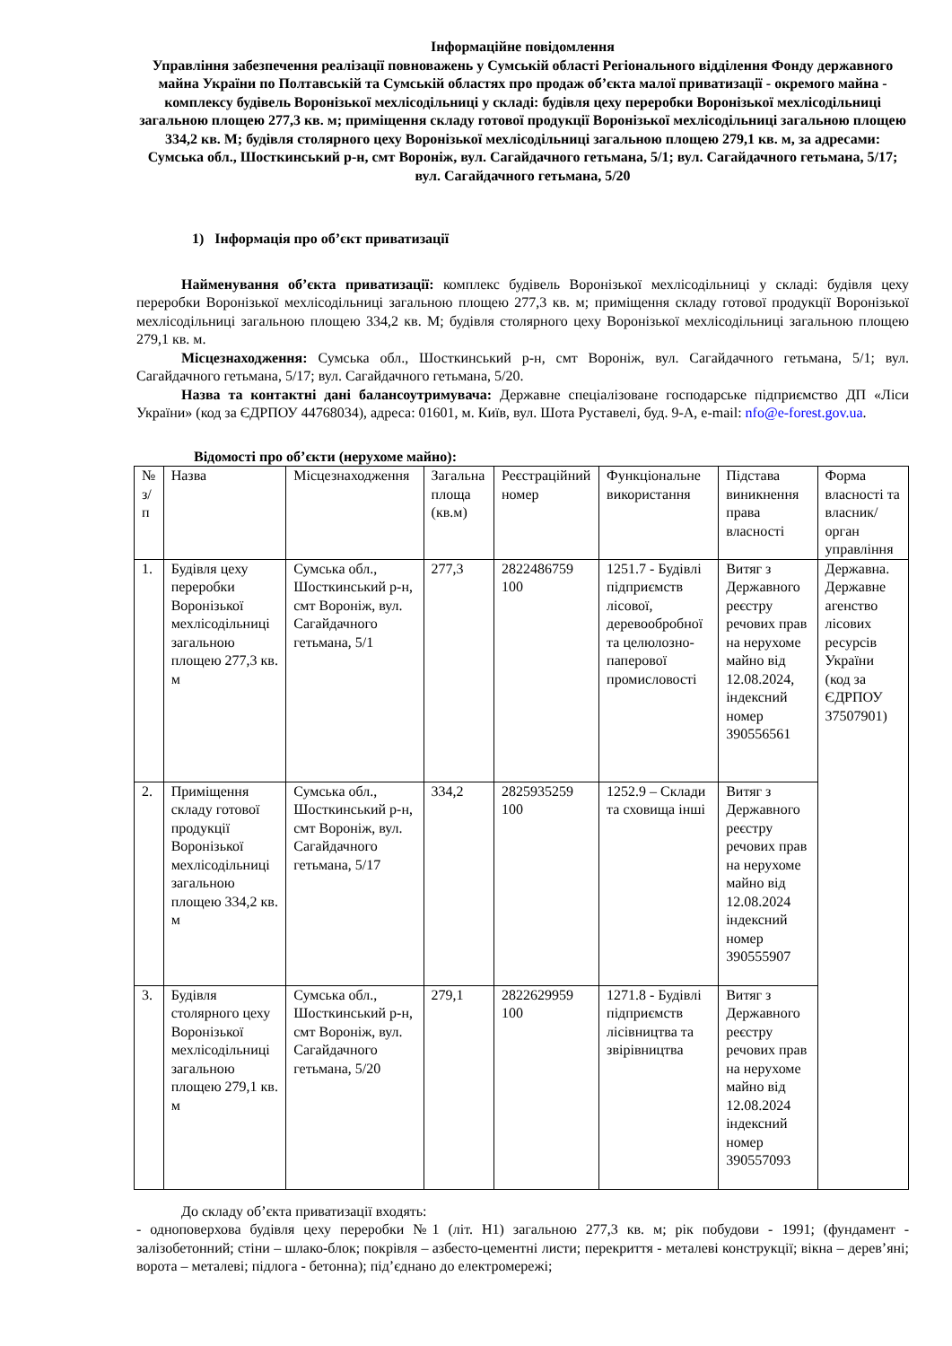Інформаційне повідомлення
Управління забезпечення реалізації повноважень у Сумській області Регіонального відділення Фонду державного майна України по Полтавській та Сумській областях про продаж об’єкта малої приватизації - окремого майна - комплексу будівель Воронізької мехлісодільниці у складі: будівля цеху переробки Воронізької мехлісодільниці загальною площею 277,3 кв. м; приміщення складу готової продукції Воронізької мехлісодільниці загальною площею 334,2 кв. М; будівля столярного цеху Воронізької мехлісодільниці загальною площею 279,1 кв. м, за адресами: Сумська обл., Шосткинський р-н, смт Вороніж, вул. Сагайдачного гетьмана, 5/1; вул. Сагайдачного гетьмана, 5/17; вул. Сагайдачного гетьмана, 5/20
1) Інформація про об’єкт приватизації
Найменування об’єкта приватизації: комплекс будівель Воронізької мехлісодільниці у складі: будівля цеху переробки Воронізької мехлісодільниці загальною площею 277,3 кв. м; приміщення складу готової продукції Воронізької мехлісодільниці загальною площею 334,2 кв. М; будівля столярного цеху Воронізької мехлісодільниці загальною площею 279,1 кв. м.
Місцезнаходження: Сумська обл., Шосткинський р-н, смт Вороніж, вул. Сагайдачного гетьмана, 5/1; вул. Сагайдачного гетьмана, 5/17; вул. Сагайдачного гетьмана, 5/20.
Назва та контактні дані балансоутримувача: Державне спеціалізоване господарське підприємство ДП «Ліси України» (код за ЄДРПОУ 44768034), адреса: 01601, м. Київ, вул. Шота Руставелі, буд. 9-А, e-mail: nfo@e-forest.gov.ua.
Відомості про об’єкти (нерухоме майно):
| № з/п | Назва | Місцезнаходження | Загальна площа (кв.м) | Реєстраційний номер | Функціональне використання | Підстава виникнення права власності | Форма власності та власник/орган управління |
| 1. | Будівля цеху переробки Воронізької мехлісодільниці загальною площею 277,3 кв. м | Сумська обл., Шосткинський р-н, смт Вороніж, вул. Сагайдачного гетьмана, 5/1 | 277,3 | 2822486759 100 | 1251.7 - Будівлі підприємств лісової, деревообробної та целюлозно-паперової промисловості | Витяг з Державного реєстру речових прав на нерухоме майно від 12.08.2024, індексний номер 390556561 | Державна. Державне агенство лісових ресурсів України (код за ЄДРПОУ 37507901) |
| 2. | Приміщення складу готової продукції Воронізької мехлісодільниці загальною площею 334,2 кв. м | Сумська обл., Шосткинський р-н, смт Вороніж, вул. Сагайдачного гетьмана, 5/17 | 334,2 | 2825935259 100 | 1252.9 – Склади та сховища інші | Витяг з Державного реєстру речових прав на нерухоме майно від 12.08.2024 індексний номер 390555907 | |
| 3. | Будівля столярного цеху Воронізької мехлісодільниці загальною площею 279,1 кв. м | Сумська обл., Шосткинський р-н, смт Вороніж, вул. Сагайдачного гетьмана, 5/20 | 279,1 | 2822629959 100 | 1271.8 - Будівлі підприємств лісівництва та звірівництва | Витяг з Державного реєстру речових прав на нерухоме майно від 12.08.2024 індексний номер 390557093 | |
До складу об’єкта приватизації входять:
- одноповерхова будівля цеху переробки №1 (літ. Н1) загальною 277,3 кв. м; рік побудови - 1991; (фундамент - залізобетонний; стіни – шлако-блок; покрівля – азбесто-цементні листи; перекриття - металеві конструкції; вікна – дерев’яні; ворота – металеві; підлога - бетонна); під’єднано до електромережі;